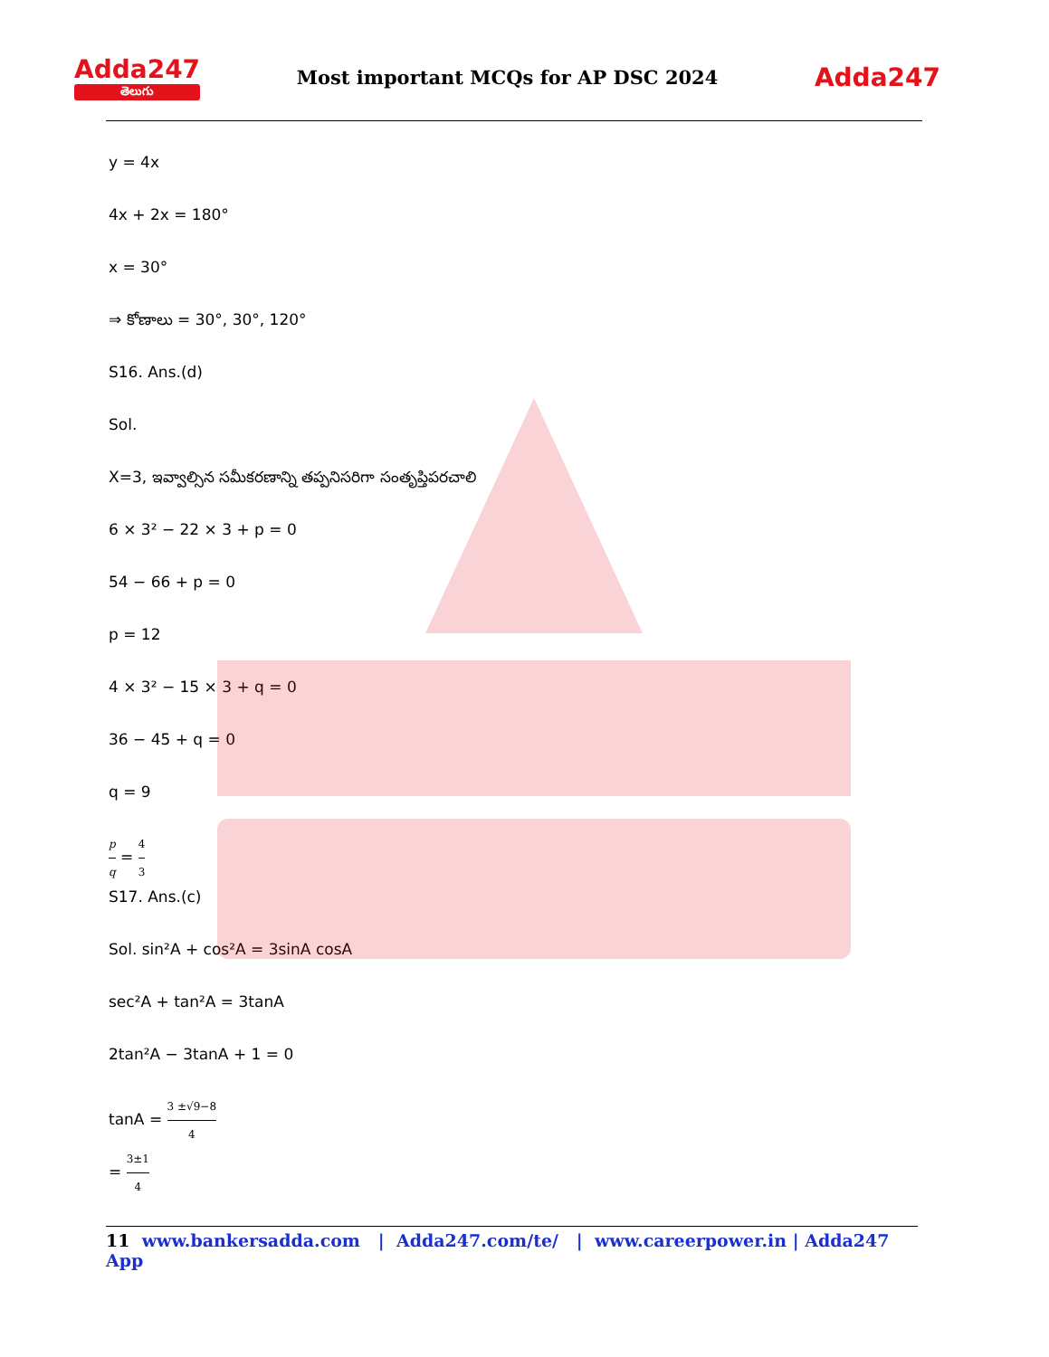Adda247
తెలుగు
Most important MCQs for AP DSC 2024
Adda247
y = 4x
4x + 2x = 180°
x = 30°
⇒ కోణాలు = 30°, 30°, 120°
S16. Ans.(d)
Sol.
X=3, ఇవ్వాల్సిన సమీకరణాన్ని తప్పనిసరిగా సంతృప్తిపరచాలి
6 × 3² − 22 × 3 + p = 0
54 − 66 + p = 0
p = 12
4 × 3² − 15 × 3 + q = 0
36 − 45 + q = 0
q = 9
p q = 4 3
S17. Ans.(c)
Sol. sin²A + cos²A = 3sinA cosA
sec²A + tan²A = 3tanA
2tan²A − 3tanA + 1 = 0
tanA = 3 ±√9−8 4
= 3±1 4
11 www.bankersadda.com | Adda247.com/te/ | www.careerpower.in | Adda247 App